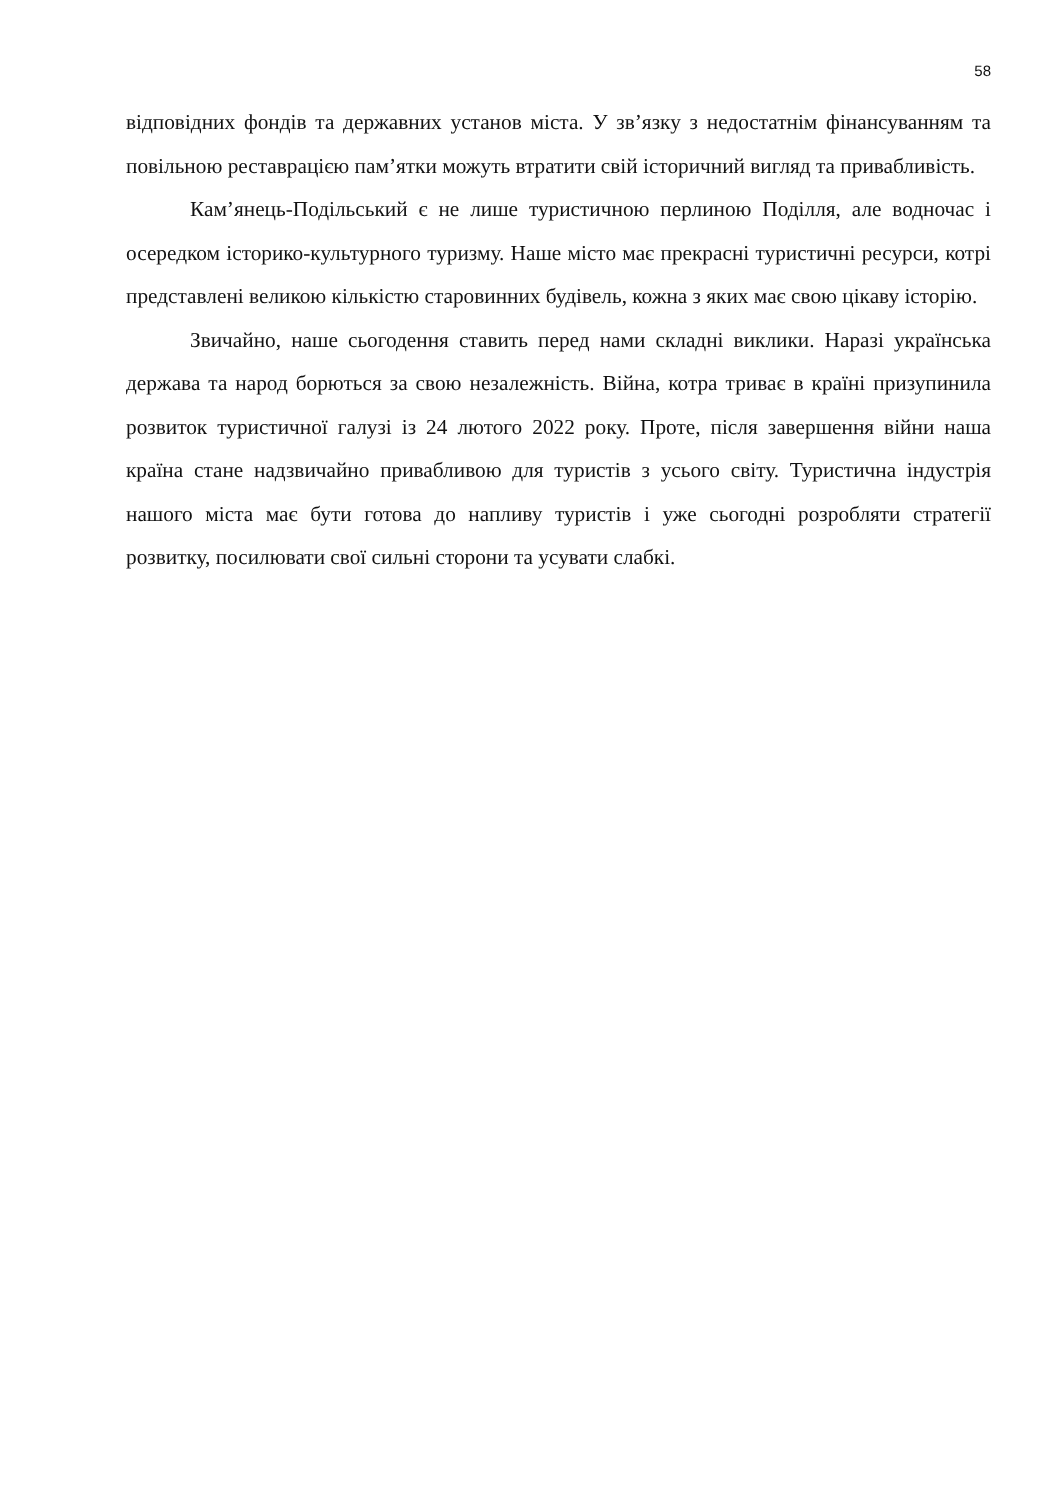58
відповідних фондів та державних установ міста. У зв’язку з недостатнім фінансуванням та повільною реставрацією пам’ятки можуть втратити свій історичний вигляд та привабливість.
Кам’янець-Подільський є не лише туристичною перлиною Поділля, але водночас і осередком історико-культурного туризму. Наше місто має прекрасні туристичні ресурси, котрі представлені великою кількістю старовинних будівель, кожна з яких має свою цікаву історію.
Звичайно, наше сьогодення ставить перед нами складні виклики. Наразі українська держава та народ борються за свою незалежність. Війна, котра триває в країні призупинила розвиток туристичної галузі із 24 лютого 2022 року. Проте, після завершення війни наша країна стане надзвичайно привабливою для туристів з усього світу. Туристична індустрія нашого міста має бути готова до напливу туристів і уже сьогодні розробляти стратегії розвитку, посилювати свої сильні сторони та усувати слабкі.